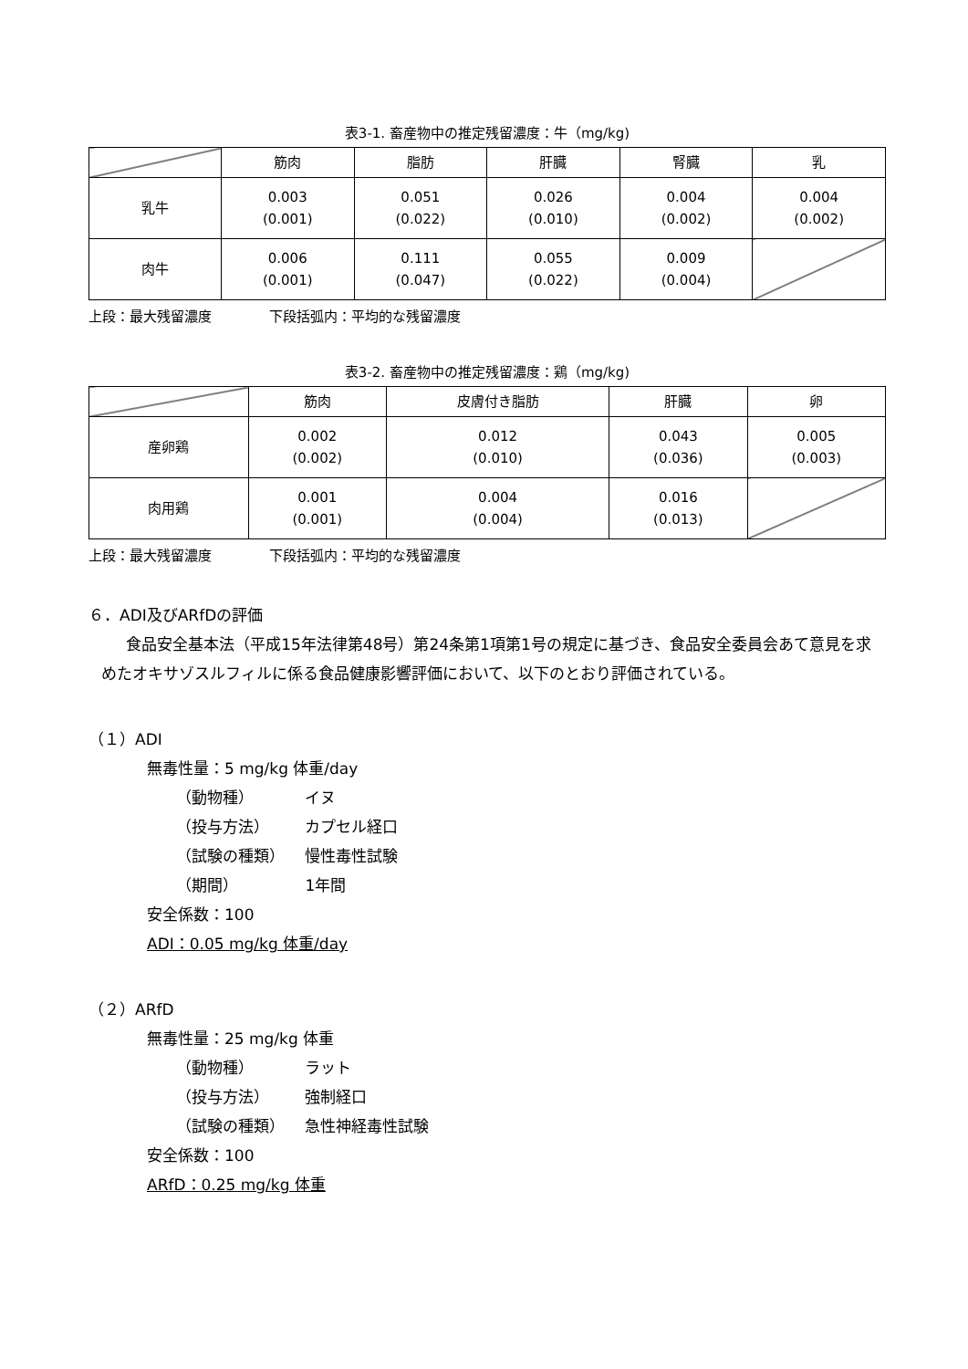表3-1. 畜産物中の推定残留濃度：牛（mg/kg)
| | 筋肉 | 脂肪 | 肝臓 | 腎臓 | 乳 |
| --- | --- | --- | --- | --- | --- |
| 乳牛 | 0.003 (0.001) | 0.051 (0.022) | 0.026 (0.010) | 0.004 (0.002) | 0.004 (0.002) |
| 肉牛 | 0.006 (0.001) | 0.111 (0.047) | 0.055 (0.022) | 0.009 (0.004) | |
上段：最大残留濃度 下段括弧内：平均的な残留濃度
表3-2. 畜産物中の推定残留濃度：鶏（mg/kg)
| | 筋肉 | 皮膚付き脂肪 | 肝臓 | 卵 |
| --- | --- | --- | --- | --- |
| 産卵鶏 | 0.002 (0.002) | 0.012 (0.010) | 0.043 (0.036) | 0.005 (0.003) |
| 肉用鶏 | 0.001 (0.001) | 0.004 (0.004) | 0.016 (0.013) | |
上段：最大残留濃度 下段括弧内：平均的な残留濃度
６．ADI及びARfDの評価
食品安全基本法（平成15年法律第48号）第24条第1項第1号の規定に基づき、食品安全委員会あて意見を求めたオキサゾスルフィルに係る食品健康影響評価において、以下のとおり評価されている。
（１）ADI
無毒性量：5 mg/kg 体重/day
（動物種） イヌ
（投与方法） カプセル経口
（試験の種類） 慢性毒性試験
（期間） 1年間
安全係数：100
ADI：0.05 mg/kg 体重/day
（２）ARfD
無毒性量：25 mg/kg 体重
（動物種） ラット
（投与方法） 強制経口
（試験の種類） 急性神経毒性試験
安全係数：100
ARfD：0.25 mg/kg 体重